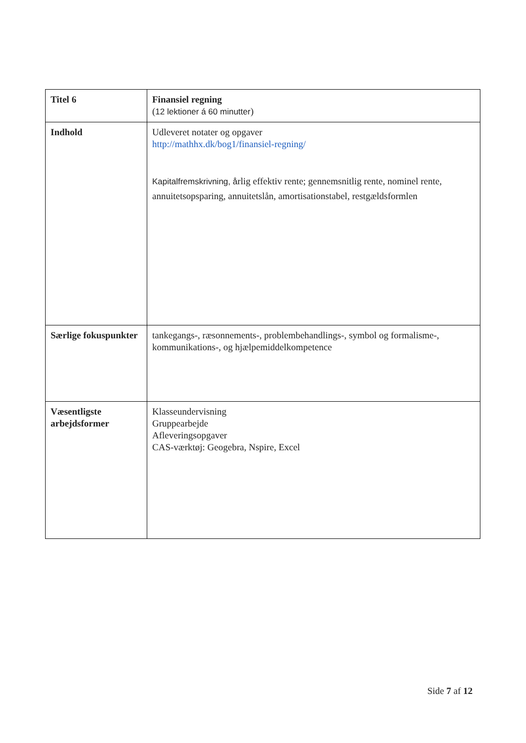| Titel 6 | Finansiel regning ( 12 lektioner á 60 minutter ) |
| Indhold | Udleveret notater og opgaver http://mathhx.dk/bog1/finansiel-regning/ Kapitalfremskrivning, å rlig effektiv rente; gennemsnitlig rente, nominel rente, annuitetsopsparing, annuitetslån, amortisationstabel, restgældsformlen |
| Særlige fokuspunkter | tankegangs-, ræsonnements-, problembehandlings-, symbol og formalisme-, kommunikations-, og hjælpemiddelkompetence |
| Væsentligste arbejdsformer | Klasseundervisning Gruppearbejde Afleveringsopgaver CAS-værktøj: Geogebra, Nspire, Excel |
Side 7 af 12